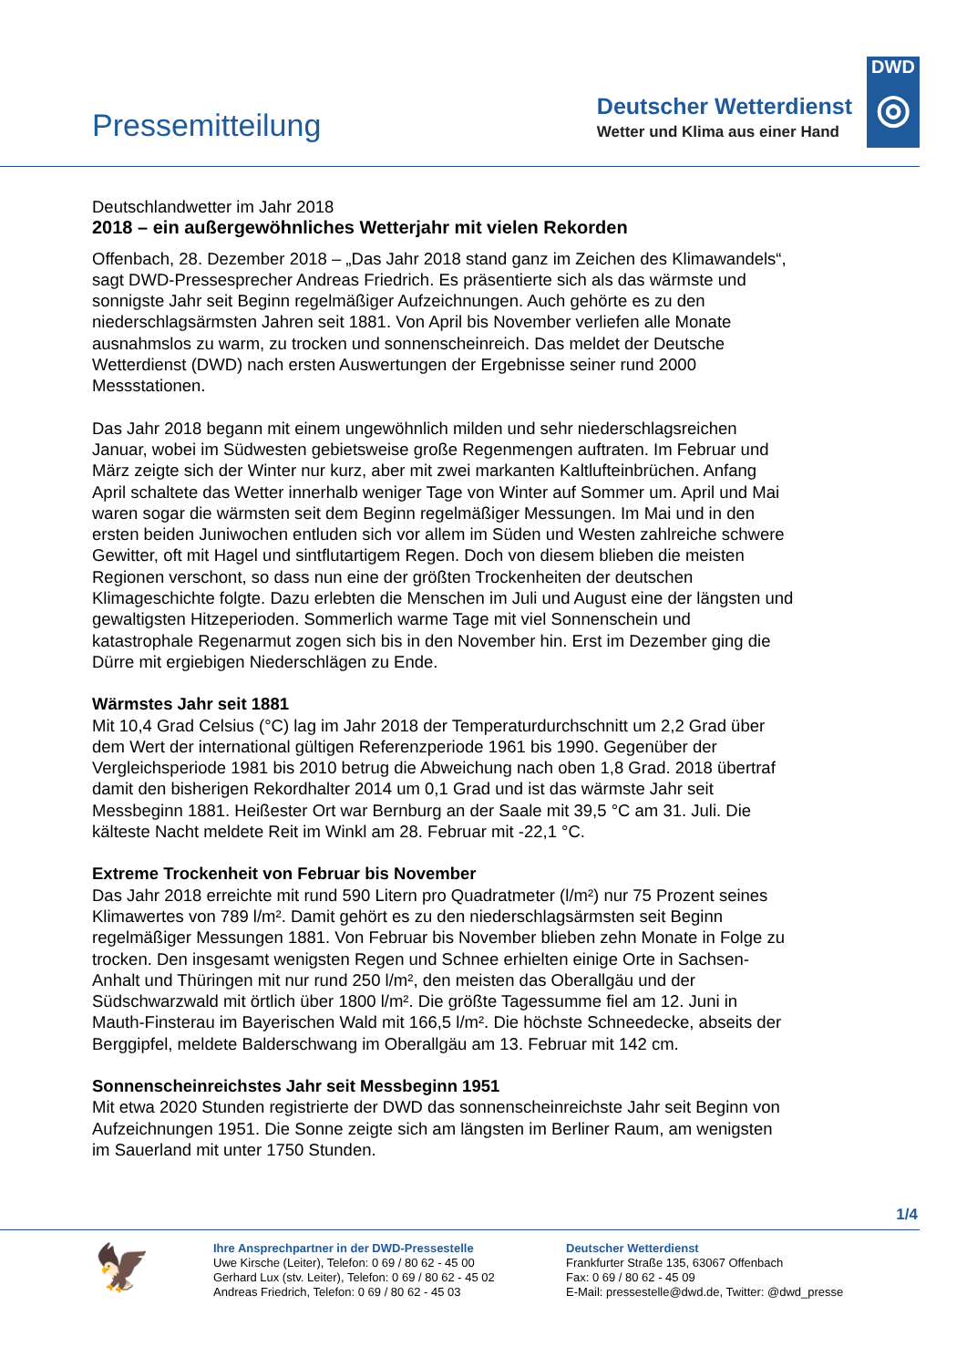Pressemitteilung
Deutscher Wetterdienst
Wetter und Klima aus einer Hand
DWD
◎
Deutschlandwetter im Jahr 2018
2018 – ein außergewöhnliches Wetterjahr mit vielen Rekorden
Offenbach, 28. Dezember 2018 – „Das Jahr 2018 stand ganz im Zeichen des Klimawandels“, sagt DWD-Pressesprecher Andreas Friedrich. Es präsentierte sich als das wärmste und sonnigste Jahr seit Beginn regelmäßiger Aufzeichnungen. Auch gehörte es zu den niederschlagsärmsten Jahren seit 1881. Von April bis November verliefen alle Monate ausnahmslos zu warm, zu trocken und sonnenscheinreich. Das meldet der Deutsche Wetterdienst (DWD) nach ersten Auswertungen der Ergebnisse seiner rund 2000 Messstationen.
Das Jahr 2018 begann mit einem ungewöhnlich milden und sehr niederschlagsreichen Januar, wobei im Südwesten gebietsweise große Regenmengen auftraten. Im Februar und März zeigte sich der Winter nur kurz, aber mit zwei markanten Kaltlufteinbrüchen. Anfang April schaltete das Wetter innerhalb weniger Tage von Winter auf Sommer um. April und Mai waren sogar die wärmsten seit dem Beginn regelmäßiger Messungen. Im Mai und in den ersten beiden Juniwochen entluden sich vor allem im Süden und Westen zahlreiche schwere Gewitter, oft mit Hagel und sintflutartigem Regen. Doch von diesem blieben die meisten Regionen verschont, so dass nun eine der größten Trockenheiten der deutschen Klimageschichte folgte. Dazu erlebten die Menschen im Juli und August eine der längsten und gewaltigsten Hitzeperioden. Sommerlich warme Tage mit viel Sonnenschein und katastrophale Regenarmut zogen sich bis in den November hin. Erst im Dezember ging die Dürre mit ergiebigen Niederschlägen zu Ende.
Wärmstes Jahr seit 1881
Mit 10,4 Grad Celsius (°C) lag im Jahr 2018 der Temperaturdurchschnitt um 2,2 Grad über dem Wert der international gültigen Referenzperiode 1961 bis 1990. Gegenüber der Vergleichsperiode 1981 bis 2010 betrug die Abweichung nach oben 1,8 Grad. 2018 übertraf damit den bisherigen Rekordhalter 2014 um 0,1 Grad und ist das wärmste Jahr seit Messbeginn 1881. Heißester Ort war Bernburg an der Saale mit 39,5 °C am 31. Juli. Die kälteste Nacht meldete Reit im Winkl am 28. Februar mit -22,1 °C.
Extreme Trockenheit von Februar bis November
Das Jahr 2018 erreichte mit rund 590 Litern pro Quadratmeter (l/m²) nur 75 Prozent seines Klimawertes von 789 l/m². Damit gehört es zu den niederschlagsärmsten seit Beginn regelmäßiger Messungen 1881. Von Februar bis November blieben zehn Monate in Folge zu trocken. Den insgesamt wenigsten Regen und Schnee erhielten einige Orte in Sachsen-Anhalt und Thüringen mit nur rund 250 l/m², den meisten das Oberallgäu und der Südschwarzwald mit örtlich über 1800 l/m². Die größte Tagessumme fiel am 12. Juni in Mauth-Finsterau im Bayerischen Wald mit 166,5 l/m². Die höchste Schneedecke, abseits der Berggipfel, meldete Balderschwang im Oberallgäu am 13. Februar mit 142 cm.
Sonnenscheinreichstes Jahr seit Messbeginn 1951
Mit etwa 2020 Stunden registrierte der DWD das sonnenscheinreichste Jahr seit Beginn von Aufzeichnungen 1951. Die Sonne zeigte sich am längsten im Berliner Raum, am wenigsten im Sauerland mit unter 1750 Stunden.
1/4
🦅
Ihre Ansprechpartner in der DWD-Pressestelle
Uwe Kirsche (Leiter), Telefon: 0 69 / 80 62 - 45 00
Gerhard Lux (stv. Leiter), Telefon: 0 69 / 80 62 - 45 02
Andreas Friedrich, Telefon: 0 69 / 80 62 - 45 03
Deutscher Wetterdienst
Frankfurter Straße 135, 63067 Offenbach
Fax: 0 69 / 80 62 - 45 09
E-Mail: pressestelle@dwd.de, Twitter: @dwd_presse